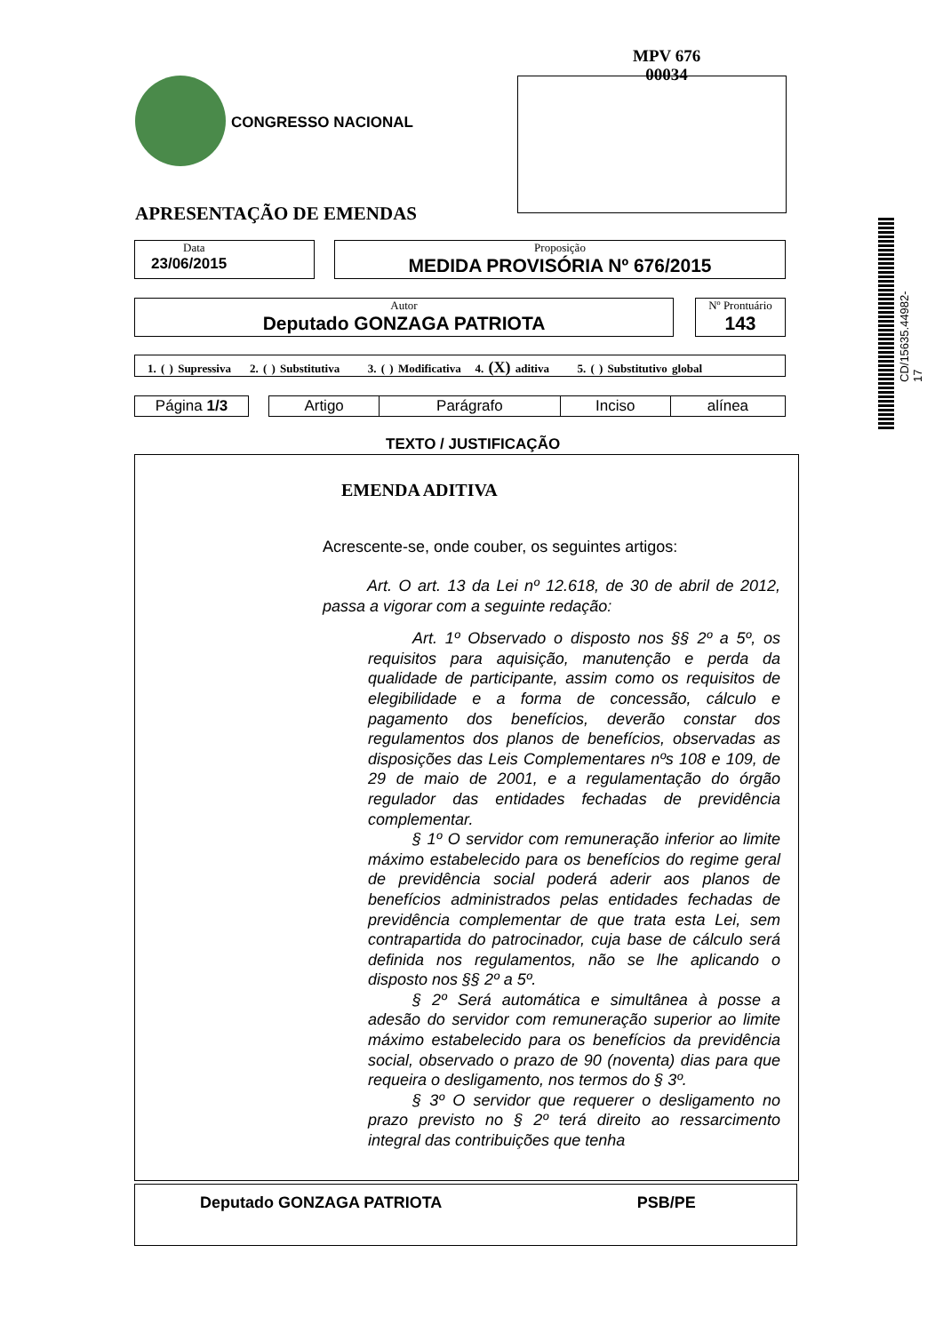MPV 676
00034
CONGRESSO NACIONAL
APRESENTAÇÃO DE EMENDAS
CD/15635.44982-17
Data
23/06/2015
Proposição
MEDIDA PROVISÓRIA Nº 676/2015
Autor
Deputado GONZAGA PATRIOTA
Nº Prontuário
143
1. ( ) Supressiva 2. ( ) Substitutiva 3. ( ) Modificativa 4. (X) aditiva 5. ( ) Substitutivo global
| Página 1/3 | | Artigo | Parágrafo | Inciso | alínea |
TEXTO / JUSTIFICAÇÃO
EMENDA ADITIVA
Acrescente-se, onde couber, os seguintes artigos:
Art. O art. 13 da Lei nº 12.618, de 30 de abril de 2012, passa a vigorar com a seguinte redação:
Art. 1º Observado o disposto nos §§ 2º a 5º, os requisitos para aquisição, manutenção e perda da qualidade de participante, assim como os requisitos de elegibilidade e a forma de concessão, cálculo e pagamento dos benefícios, deverão constar dos regulamentos dos planos de benefícios, observadas as disposições das Leis Complementares nºs 108 e 109, de 29 de maio de 2001, e a regulamentação do órgão regulador das entidades fechadas de previdência complementar.
§ 1º O servidor com remuneração inferior ao limite máximo estabelecido para os benefícios do regime geral de previdência social poderá aderir aos planos de benefícios administrados pelas entidades fechadas de previdência complementar de que trata esta Lei, sem contrapartida do patrocinador, cuja base de cálculo será definida nos regulamentos, não se lhe aplicando o disposto nos §§ 2º a 5º.
§ 2º Será automática e simultânea à posse a adesão do servidor com remuneração superior ao limite máximo estabelecido para os benefícios da previdência social, observado o prazo de 90 (noventa) dias para que requeira o desligamento, nos termos do § 3º.
§ 3º O servidor que requerer o desligamento no prazo previsto no § 2º terá direito ao ressarcimento integral das contribuições que tenha
Deputado GONZAGA PATRIOTA PSB/PE